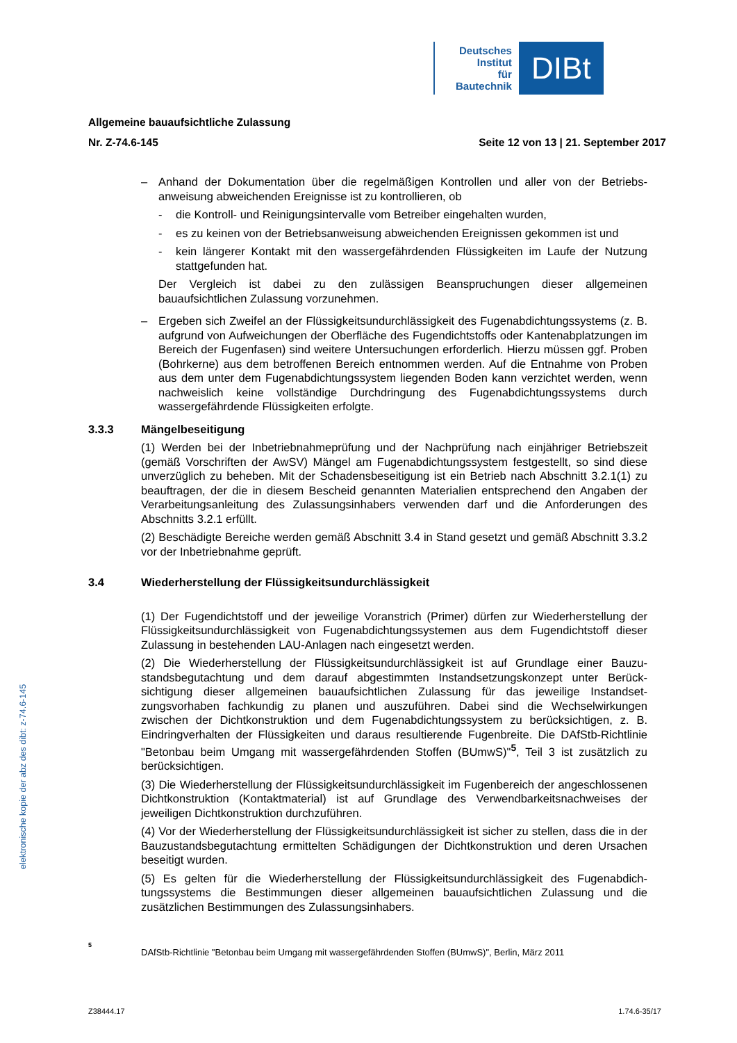Deutsches
Institut
für
Bautechnik
DIBt
Allgemeine bauaufsichtliche Zulassung
Nr. Z-74.6-145 Seite 12 von 13 | 21. September 2017
– Anhand der Dokumentation über die regelmäßigen Kontrollen und aller von der Betriebs­anweisung abweichenden Ereignisse ist zu kontrollieren, ob
- die Kontroll- und Reinigungsintervalle vom Betreiber eingehalten wurden,
- es zu keinen von der Betriebsanweisung abweichenden Ereignissen gekommen ist und
- kein längerer Kontakt mit den wassergefährdenden Flüssigkeiten im Laufe der Nut­zung stattgefunden hat.
Der Vergleich ist dabei zu den zulässigen Beanspruchungen dieser allgemeinen bauaufsichtlichen Zulassung vorzunehmen.
– Ergeben sich Zweifel an der Flüssigkeitsundurchlässigkeit des Fugenabdichtungs­systems (z. B. aufgrund von Aufweichungen der Oberfläche des Fugendichtstoffs oder Kantenabplatzungen im Bereich der Fugenfasen) sind weitere Untersuchungen erforderlich. Hierzu müssen ggf. Proben (Bohrkerne) aus dem betroffenen Bereich ent­nommen werden. Auf die Entnahme von Proben aus dem unter dem Fugenabdichtungs­system liegenden Boden kann verzichtet werden, wenn nachweislich keine vollständige Durchdringung des Fugenabdichtungssystems durch wassergefährdende Flüssigkeiten erfolgte.
3.3.3 Mängelbeseitigung
(1) Werden bei der Inbetriebnahmeprüfung und der Nachprüfung nach einjähriger Betriebszeit (gemäß Vorschriften der AwSV) Mängel am Fugenabdichtungssystem festgestellt, so sind diese unverzüglich zu beheben. Mit der Schadensbeseitigung ist ein Betrieb nach Abschnitt 3.2.1(1) zu beauftragen, der die in diesem Bescheid genannten Materialien entsprechend den Angaben der Verarbeitungsanleitung des Zulassungsinhabers verwenden darf und die Anforderungen des Abschnitts 3.2.1 erfüllt.
(2) Beschädigte Bereiche werden gemäß Abschnitt 3.4 in Stand gesetzt und gemäß Abschnitt 3.3.2 vor der Inbetriebnahme geprüft.
3.4 Wiederherstellung der Flüssigkeitsundurchlässigkeit
(1) Der Fugendichtstoff und der jeweilige Voranstrich (Primer) dürfen zur Wiederherstellung der Flüssigkeitsundurchlässigkeit von Fugenabdichtungssystemen aus dem Fugendichtstoff dieser Zulassung in bestehenden LAU-Anlagen nach eingesetzt werden.
(2) Die Wiederherstellung der Flüssigkeitsundurchlässigkeit ist auf Grundlage einer Bauzu­standsbegutachtung und dem darauf abgestimmten Instandsetzungskonzept unter Berück­sichtigung dieser allgemeinen bauaufsichtlichen Zulassung für das jeweilige Instandset­zungsvorhaben fachkundig zu planen und auszuführen. Dabei sind die Wechselwirkungen zwischen der Dichtkonstruktion und dem Fugenabdichtungssystem zu berücksichtigen, z. B. Eindringverhalten der Flüssigkeiten und daraus resultierende Fugenbreite. Die DAfStb-Richtlinie "Betonbau beim Umgang mit wassergefährdenden Stoffen (BUmwS)"<sup>5</sup>, Teil 3 ist zusätzlich zu berücksichtigen.
(3) Die Wiederherstellung der Flüssigkeitsundurchlässigkeit im Fugenbereich der ange­schlossenen Dichtkonstruktion (Kontaktmaterial) ist auf Grundlage des Verwendbarkeits­nachweises der jeweiligen Dichtkonstruktion durchzuführen.
(4) Vor der Wiederherstellung der Flüssigkeitsundurchlässigkeit ist sicher zu stellen, dass die in der Bauzustandsbegutachtung ermittelten Schädigungen der Dichtkonstruktion und deren Ursachen beseitigt wurden.
(5) Es gelten für die Wiederherstellung der Flüssigkeitsundurchlässigkeit des Fugenabdich­tungssystems die Bestimmungen dieser allgemeinen bauaufsichtlichen Zulassung und die zusätzlichen Bestimmungen des Zulassungsinhabers.
elektronische kopie der abz des dibt: z-74.6-145
<sup>5</sup> DAfStb-Richtlinie "Betonbau beim Umgang mit wassergefährdenden Stoffen (BUmwS)", Berlin, März 2011
Z38444.17 1.74.6-35/17